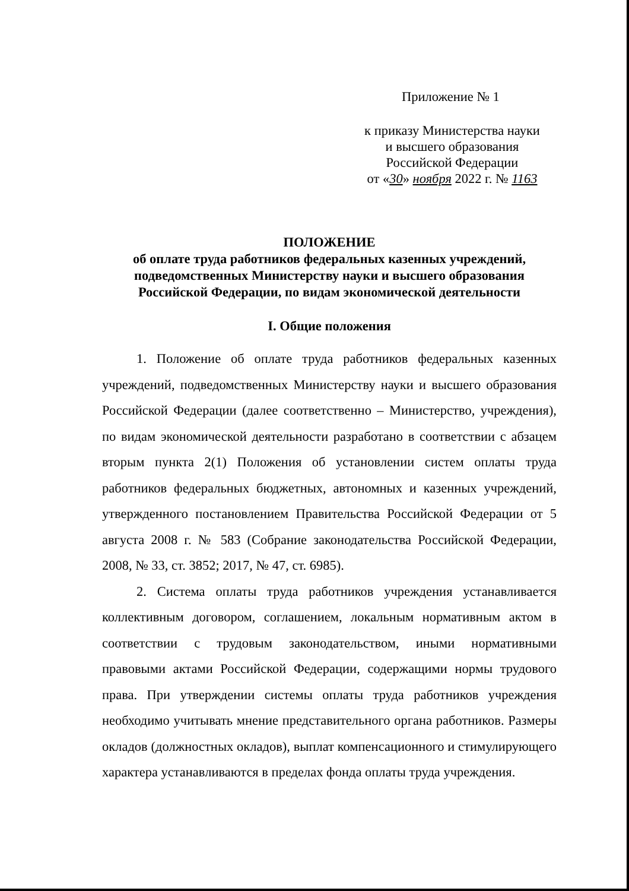Приложение № 1
к приказу Министерства науки
и высшего образования
Российской Федерации
от «30» ноября 2022 г. № 1163
ПОЛОЖЕНИЕ
об оплате труда работников федеральных казенных учреждений,
подведомственных Министерству науки и высшего образования
Российской Федерации, по видам экономической деятельности
I. Общие положения
1. Положение об оплате труда работников федеральных казенных учреждений, подведомственных Министерству науки и высшего образования Российской Федерации (далее соответственно – Министерство, учреждения), по видам экономической деятельности разработано в соответствии с абзацем вторым пункта 2(1) Положения об установлении систем оплаты труда работников федеральных бюджетных, автономных и казенных учреждений, утвержденного постановлением Правительства Российской Федерации от 5 августа 2008 г. № 583 (Собрание законодательства Российской Федерации, 2008, № 33, ст. 3852; 2017, № 47, ст. 6985).
2. Система оплаты труда работников учреждения устанавливается коллективным договором, соглашением, локальным нормативным актом в соответствии с трудовым законодательством, иными нормативными правовыми актами Российской Федерации, содержащими нормы трудового права. При утверждении системы оплаты труда работников учреждения необходимо учитывать мнение представительного органа работников. Размеры окладов (должностных окладов), выплат компенсационного и стимулирующего характера устанавливаются в пределах фонда оплаты труда учреждения.